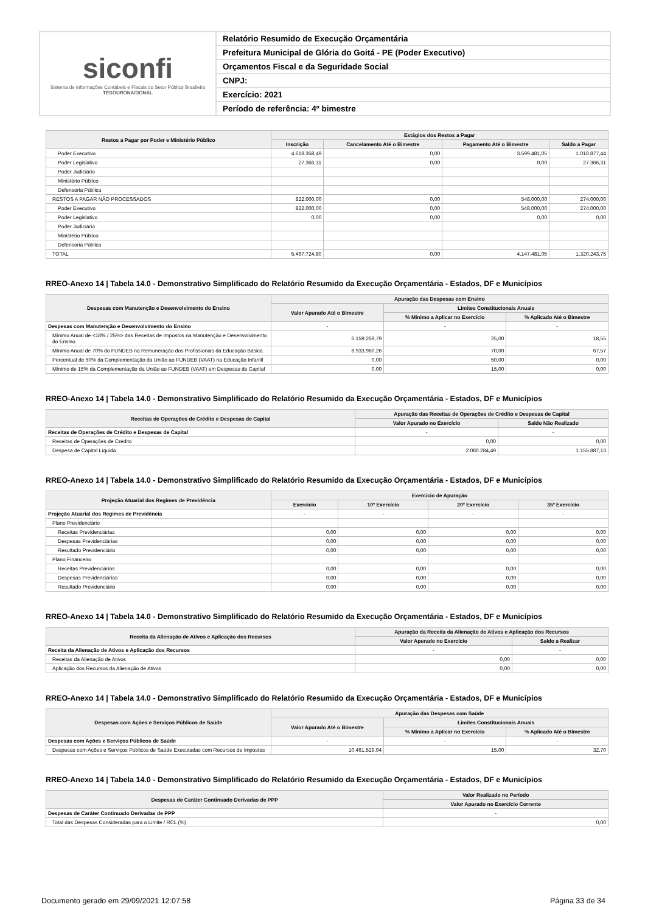siconfi
Sistema de Informações Contábeis e Fiscais do Setor Público Brasileiro
TESOURONACIONAL
Relatório Resumido de Execução Orçamentária
Prefeitura Municipal de Glória do Goitá - PE (Poder Executivo)
Orçamentos Fiscal e da Seguridade Social
CNPJ:
Exercício: 2021
Período de referência: 4º bimestre
| Restos a Pagar por Poder e Ministério Público | Estágios dos Restos a Pagar | | | |
| --- | --- | --- | --- | --- |
| | Inscrição | Cancelamento Até o Bimestre | Pagamento Até o Bimestre | Saldo a Pagar |
| Poder Executivo | 4.618.358,49 | 0,00 | 3.599.481,05 | 1.018.877,44 |
| Poder Legislativo | 27.366,31 | 0,00 | 0,00 | 27.366,31 |
| Poder Judiciário | | | | |
| Ministério Público | | | | |
| Defensoria Pública | | | | |
| RESTOS A PAGAR NÃO PROCESSADOS | 822.000,00 | 0,00 | 548.000,00 | 274.000,00 |
| Poder Executivo | 822.000,00 | 0,00 | 548.000,00 | 274.000,00 |
| Poder Legislativo | 0,00 | 0,00 | 0,00 | 0,00 |
| Poder Judiciário | | | | |
| Ministério Público | | | | |
| Defensoria Pública | | | | |
| TOTAL | 5.467.724,80 | 0,00 | 4.147.481,05 | 1.320.243,75 |
RREO-Anexo 14 | Tabela 14.0 - Demonstrativo Simplificado do Relatório Resumido da Execução Orçamentária - Estados, DF e Municípios
| Despesas com Manutenção e Desenvolvimento do Ensino | Apuração das Despesas com Ensino | | |
| --- | --- | --- | --- |
| | Valor Apurado Até o Bimestre | Limites Constitucionais Anuais | |
| | | % Mínimo a Aplicar no Exercício | % Aplicado Até o Bimestre |
| Despesas com Manutenção e Desenvolvimento do Ensino | - | - | - |
| Mínimo Anual de <18% / 25%> das Receitas de Impostos na Manutenção e Desenvolvimento do Ensino | 6.159.268,79 | 25,00 | 18,55 |
| Mínimo Anual de 70% do FUNDEB na Remuneração dos Profissionais da Educação Básica | 8.933.960,26 | 70,00 | 67,57 |
| Percentual de 50% da Complementação da União ao FUNDEB (VAAT) na Educação Infantil | 0,00 | 50,00 | 0,00 |
| Mínimo de 15% da Complementação da União ao FUNDEB (VAAT) em Despesas de Capital | 0,00 | 15,00 | 0,00 |
RREO-Anexo 14 | Tabela 14.0 - Demonstrativo Simplificado do Relatório Resumido da Execução Orçamentária - Estados, DF e Municípios
| Receitas de Operações de Crédito e Despesas de Capital | Apuração das Receitas de Operações de Crédito e Despesas de Capital | |
| --- | --- | --- |
| | Valor Apurado no Exercício | Saldo Não Realizado |
| Receitas de Operações de Crédito e Despesas de Capital | - | - |
| Receitas de Operações de Crédito | 0,00 | 0,00 |
| Despesa de Capital Líquida | 2.080.284,49 | 1.155.887,13 |
RREO-Anexo 14 | Tabela 14.0 - Demonstrativo Simplificado do Relatório Resumido da Execução Orçamentária - Estados, DF e Municípios
| Projeção Atuarial dos Regimes de Previdência | Exercício de Apuração | | | |
| --- | --- | --- | --- | --- |
| | Exercício | 10º Exercício | 20º Exercício | 35º Exercício |
| Projeção Atuarial dos Regimes de Previdência | - | - | - | - |
| Plano Previdenciário | | | | |
| Receitas Previdenciárias | 0,00 | 0,00 | 0,00 | 0,00 |
| Despesas Previdenciárias | 0,00 | 0,00 | 0,00 | 0,00 |
| Resultado Previdenciário | 0,00 | 0,00 | 0,00 | 0,00 |
| Plano Financeiro | | | | |
| Receitas Previdenciárias | 0,00 | 0,00 | 0,00 | 0,00 |
| Despesas Previdenciárias | 0,00 | 0,00 | 0,00 | 0,00 |
| Resultado Previdenciário | 0,00 | 0,00 | 0,00 | 0,00 |
RREO-Anexo 14 | Tabela 14.0 - Demonstrativo Simplificado do Relatório Resumido da Execução Orçamentária - Estados, DF e Municípios
| Receita da Alienação de Ativos e Aplicação dos Recursos | Apuração da Receita da Alienação de Ativos e Aplicação dos Recursos | |
| --- | --- | --- |
| | Valor Apurado no Exercício | Saldo a Realizar |
| Receita da Alienação de Ativos e Aplicação dos Recursos | - | - |
| Receitas da Alienação de Ativos | 0,00 | 0,00 |
| Aplicação dos Recursos da Alienação de Ativos | 0,00 | 0,00 |
RREO-Anexo 14 | Tabela 14.0 - Demonstrativo Simplificado do Relatório Resumido da Execução Orçamentária - Estados, DF e Municípios
| Despesas com Ações e Serviços Públicos de Saúde | Apuração das Despesas com Saúde | | |
| --- | --- | --- | --- |
| | Valor Apurado Até o Bimestre | Limites Constitucionais Anuais | |
| | | % Mínimo a Aplicar no Exercício | % Aplicado Até o Bimestre |
| Despesas com Ações e Serviços Públicos de Saúde | - | - | - |
| Despesas com Ações e Serviços Públicos de Saúde Executadas com Recursos de Impostos | 10.461.529,94 | 15,00 | 32,70 |
RREO-Anexo 14 | Tabela 14.0 - Demonstrativo Simplificado do Relatório Resumido da Execução Orçamentária - Estados, DF e Municípios
| Despesas de Caráter Continuado Derivadas de PPP | Valor Realizado no Período |
| --- | --- |
| | Valor Apurado no Exercício Corrente |
| Despesas de Caráter Continuado Derivadas de PPP | - |
| Total das Despesas Consideradas para o Limite / RCL (%) | 0,00 |
Documento gerado em 29/09/2021 12:07:58 Página 33 de 34